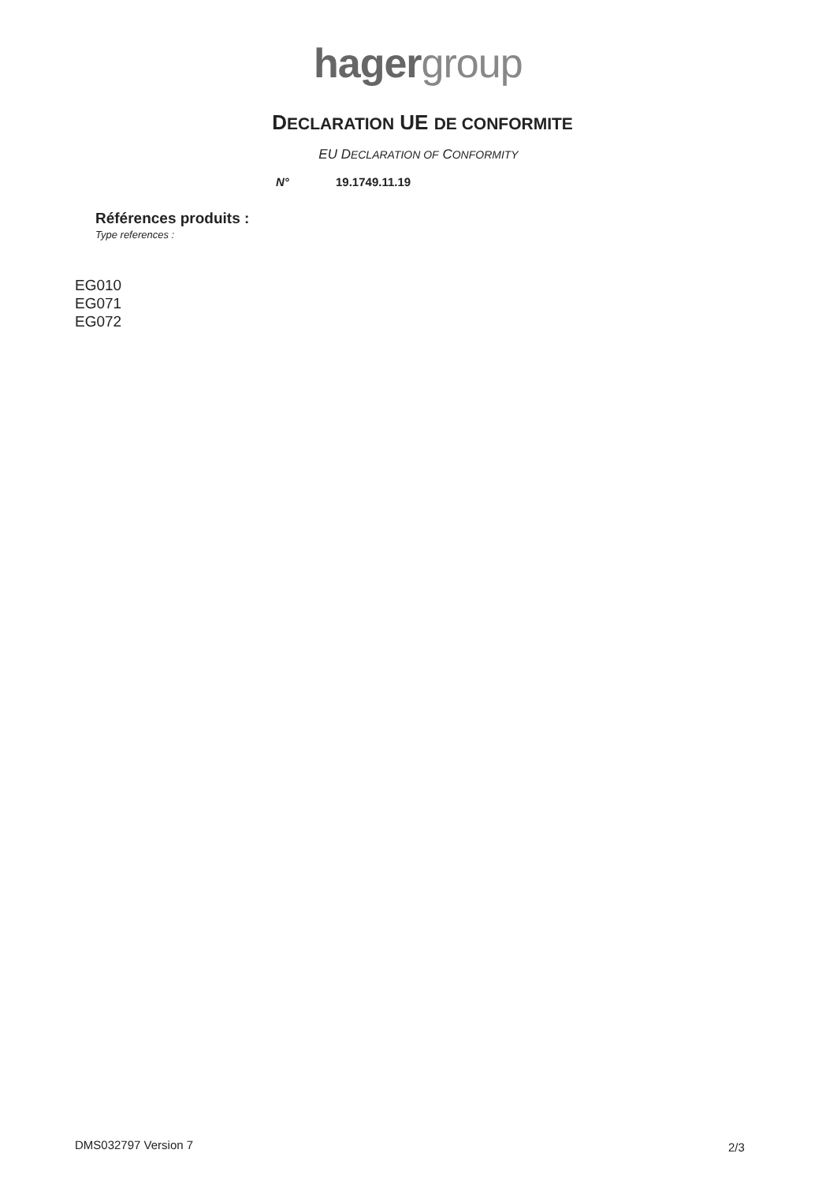hager group
DECLARATION UE DE CONFORMITE
EU DECLARATION OF CONFORMITY
N° 19.1749.11.19
Références produits :
Type references :
EG010
EG071
EG072
DMS032797 Version 7 2/3